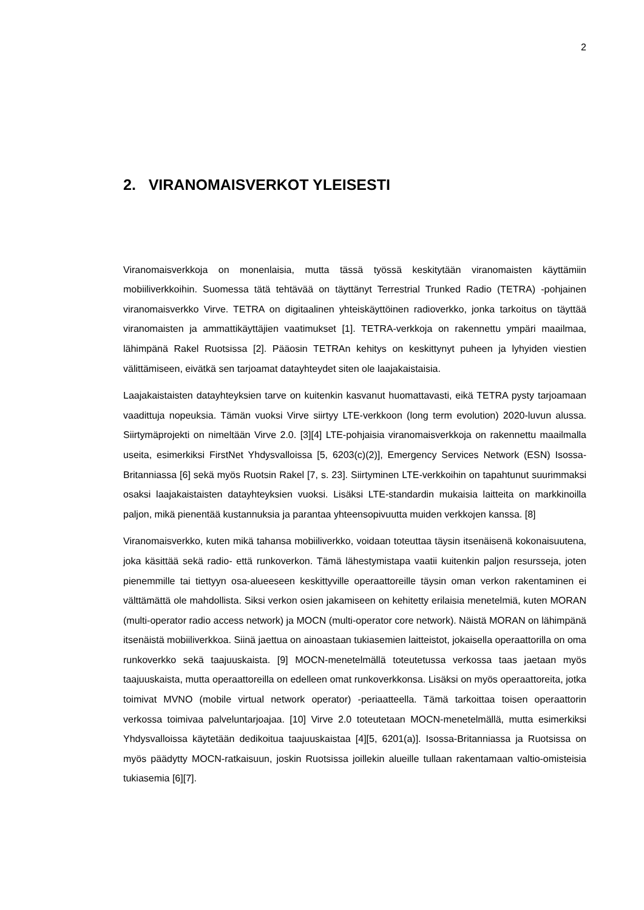2
2. VIRANOMAISVERKOT YLEISESTI
Viranomaisverkkoja on monenlaisia, mutta tässä työssä keskitytään viranomaisten käyt­tämiin mobiiliverkkoihin. Suomessa tätä tehtävää on täyttänyt Terrestrial Trunked Radio (TETRA) -pohjainen viranomaisverkko Virve. TETRA on digitaalinen yhteiskäyttöinen ra­dioverkko, jonka tarkoitus on täyttää viranomaisten ja ammattikäyttäjien vaatimukset [1]. TETRA-verkkoja on rakennettu ympäri maailmaa, lähimpänä Rakel Ruotsissa [2]. Pää­osin TETRAn kehitys on keskittynyt puheen ja lyhyiden viestien välittämiseen, eivätkä sen tarjoamat datayhteydet siten ole laajakaistaisia.
Laajakaistaisten datayhteyksien tarve on kuitenkin kasvanut huomattavasti, eikä TETRA pysty tarjoamaan vaadittuja nopeuksia. Tämän vuoksi Virve siirtyy LTE-verkkoon (long term evolution) 2020-luvun alussa. Siirtymäprojekti on nimeltään Virve 2.0. [3][4] LTE-pohjaisia viranomaisverkkoja on rakennettu maailmalla useita, esimerkiksi FirstNet Yh­dysvalloissa [5, 6203(c)(2)], Emergency Services Network (ESN) Isossa-Britanniassa [6] sekä myös Ruotsin Rakel [7, s. 23]. Siirtyminen LTE-verkkoihin on tapahtunut suurimmak­si osaksi laajakaistaisten datayhteyksien vuoksi. Lisäksi LTE-standardin mukaisia laitteita on markkinoilla paljon, mikä pienentää kustannuksia ja parantaa yhteensopivuutta mui­den verkkojen kanssa. [8]
Viranomaisverkko, kuten mikä tahansa mobiiliverkko, voidaan toteuttaa täysin itsenäisenä kokonaisuutena, joka käsittää sekä radio- että runkoverkon. Tämä lähestymistapa vaatii kuitenkin paljon resursseja, joten pienemmille tai tiettyyn osa-alueeseen keskittyville ope­raattoreille täysin oman verkon rakentaminen ei välttämättä ole mahdollista. Siksi ver­kon osien jakamiseen on kehitetty erilaisia menetelmiä, kuten MORAN (multi-operator radio access network) ja MOCN (multi-operator core network). Näistä MORAN on lähim­pänä itsenäistä mobiiliverkkoa. Siinä jaettua on ainoastaan tukiasemien laitteistot, jokai­sella operaattorilla on oma runkoverkko sekä taajuuskaista. [9] MOCN-menetelmällä to­teutetussa verkossa taas jaetaan myös taajuuskaista, mutta operaattoreilla on edelleen omat runkoverkkonsa. Lisäksi on myös operaattoreita, jotka toimivat MVNO (mobile vir­tual network operator) -periaatteella. Tämä tarkoittaa toisen operaattorin verkossa toimi­vaa palveluntarjoajaa. [10] Virve 2.0 toteutetaan MOCN-menetelmällä, mutta esimerkiksi Yhdysvalloissa käytetään dedikoitua taajuuskaistaa [4][5, 6201(a)]. Isossa-Britanniassa ja Ruotsissa on myös päädytty MOCN-ratkaisuun, joskin Ruotsissa joillekin alueille tul­laan rakentamaan valtio-omisteisia tukiasemia [6][7].